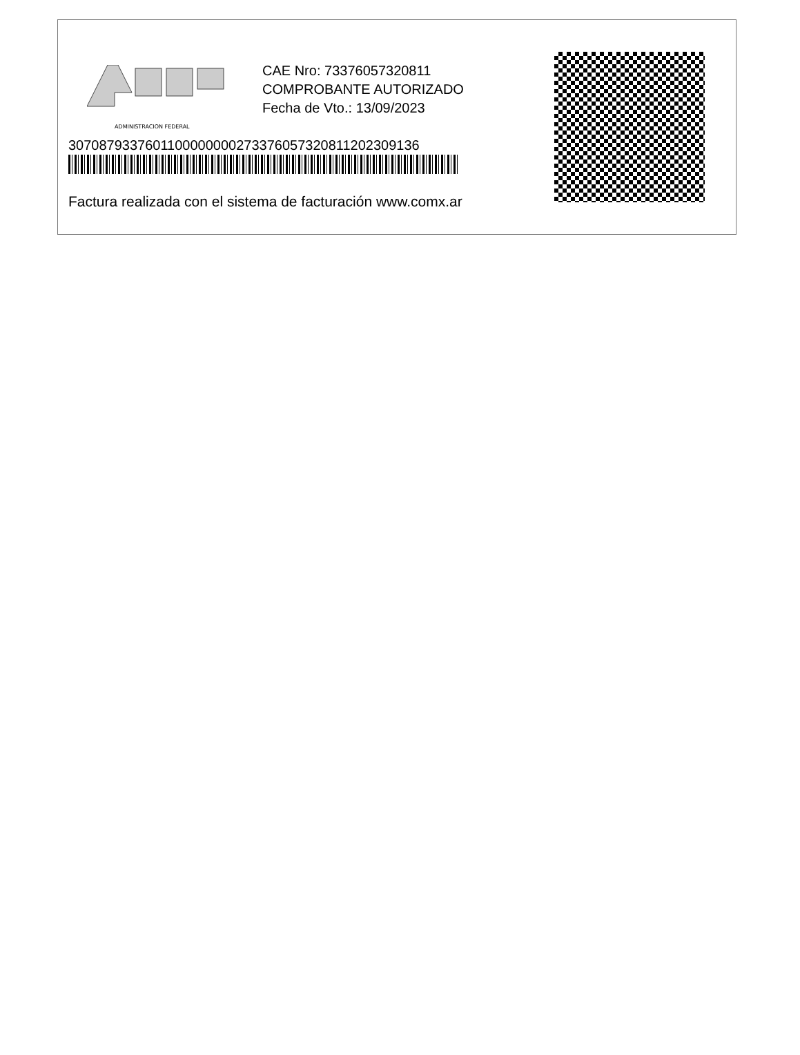ADMINISTRACION FEDERAL
CAE Nro: 73376057320811
COMPROBANTE AUTORIZADO
Fecha de Vto.: 13/09/2023
3070879337601100000000273376057320811202309136
Factura realizada con el sistema de facturación www.comx.ar